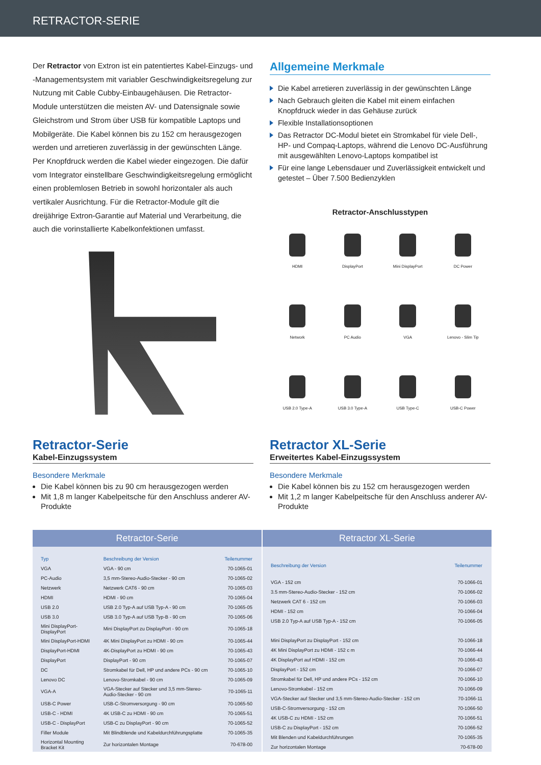RETRACTOR-SERIE
Der Retractor von Extron ist ein patentiertes Kabel-Einzugs- und -Managementsystem mit variabler Geschwindigkeitsregelung zur Nutzung mit Cable Cubby-Einbaugehäusen. Die Retractor-Module unterstützen die meisten AV- und Datensignale sowie Gleichstrom und Strom über USB für kompatible Laptops und Mobilgeräte. Die Kabel können bis zu 152 cm herausgezogen werden und arretieren zuverlässig in der gewünschten Länge. Per Knopfdruck werden die Kabel wieder eingezogen. Die dafür vom Integrator einstellbare Geschwindigkeitsregelung ermöglicht einen problemlosen Betrieb in sowohl horizontaler als auch vertikaler Ausrichtung. Für die Retractor-Module gilt die dreijährige Extron-Garantie auf Material und Verarbeitung, die auch die vorinstallierte Kabelkonfektionen umfasst.
Allgemeine Merkmale
Die Kabel arretieren zuverlässig in der gewünschten Länge
Nach Gebrauch gleiten die Kabel mit einem einfachen Knopfdruck wieder in das Gehäuse zurück
Flexible Installationsoptionen
Das Retractor DC-Modul bietet ein Stromkabel für viele Dell-, HP- und Compaq-Laptops, während die Lenovo DC-Ausführung mit ausgewählten Lenovo-Laptops kompatibel ist
Für eine lange Lebensdauer und Zuverlässigkeit entwickelt und getestet – Über 7.500 Bedienzyklen
Retractor-Anschlusstypen
HDMI
DisplayPort
Mini DisplayPort
DC Power
Network
PC Audio
VGA
Lenovo - Slim Tip
USB 2.0 Type-A
USB 3.0 Type-A
USB Type-C
USB-C Power
Retractor-Serie
Kabel-Einzugssystem
Besondere Merkmale
Die Kabel können bis zu 90 cm herausgezogen werden
Mit 1,8 m langer Kabelpeitsche für den Anschluss anderer AV-Produkte
Retractor XL-Serie
Erweitertes Kabel-Einzugssystem
Besondere Merkmale
Die Kabel können bis zu 152 cm herausgezogen werden
Mit 1,2 m langer Kabelpeitsche für den Anschluss anderer AV-Produkte
Retractor-Serie
| Typ | Beschreibung der Version | Teilenummer |
| --- | --- | --- |
| VGA | VGA - 90 cm | 70-1065-01 |
| PC-Audio | 3,5 mm-Stereo-Audio-Stecker - 90 cm | 70-1065-02 |
| Netzwerk | Netzwerk CAT6 - 90 cm | 70-1065-03 |
| HDMI | HDMI - 90 cm | 70-1065-04 |
| USB 2.0 | USB 2.0 Typ-A auf USB Typ-A - 90 cm | 70-1065-05 |
| USB 3.0 | USB 3.0 Typ-A auf USB Typ-B - 90 cm | 70-1065-06 |
| Mini DisplayPort-DisplayPort | Mini DisplayPort zu DisplayPort - 90 cm | 70-1065-18 |
| Mini DisplayPort-HDMI | 4K Mini DisplayPort zu HDMI - 90 cm | 70-1065-44 |
| DisplayPort-HDMI | 4K-DisplayPort zu HDMI - 90 cm | 70-1065-43 |
| DisplayPort | DisplayPort - 90 cm | 70-1065-07 |
| DC | Stromkabel für Dell, HP und andere PCs - 90 cm | 70-1065-10 |
| Lenovo DC | Lenovo-Stromkabel - 90 cm | 70-1065-09 |
| VGA-A | VGA-Stecker auf Stecker und 3,5 mm-Stereo-Audio-Stecker - 90 cm | 70-1065-11 |
| USB-C Power | USB-C-Stromversorgung - 90 cm | 70-1065-50 |
| USB-C - HDMI | 4K USB-C zu HDMI - 90 cm | 70-1065-51 |
| USB-C - DisplayPort | USB-C zu DisplayPort - 90 cm | 70-1065-52 |
| Filler Module | Mit Blindblende und Kabeldurchführungsplatte | 70-1065-35 |
| Horizontal Mounting Bracket Kit | Zur horizontalen Montage | 70-678-00 |
Retractor XL-Serie
| Beschreibung der Version | Teilenummer |
| --- | --- |
| VGA - 152 cm | 70-1066-01 |
| 3.5 mm-Stereo-Audio-Stecker - 152 cm | 70-1066-02 |
| Netzwerk CAT 6 - 152 cm | 70-1066-03 |
| HDMI - 152 cm | 70-1066-04 |
| USB 2.0 Typ-A auf USB Typ-A - 152 cm | 70-1066-05 |
| Mini DisplayPort zu DisplayPort - 152 cm | 70-1066-18 |
| 4K Mini DisplayPort zu HDMI - 152 c m | 70-1066-44 |
| 4K DisplayPort auf HDMI - 152 cm | 70-1066-43 |
| DisplayPort - 152 cm | 70-1066-07 |
| Stromkabel für Dell, HP und andere PCs - 152 cm | 70-1066-10 |
| Lenovo-Stromkabel - 152 cm | 70-1066-09 |
| VGA-Stecker auf Stecker und 3,5 mm-Stereo-Audio-Stecker - 152 cm | 70-1066-11 |
| USB-C-Stromversorgung - 152 cm | 70-1066-50 |
| 4K USB-C zu HDMI - 152 cm | 70-1066-51 |
| USB-C zu DisplayPort - 152 cm | 70-1066-52 |
| Mit Blenden und Kabeldurchführungen | 70-1065-35 |
| Zur horizontalen Montage | 70-678-00 |